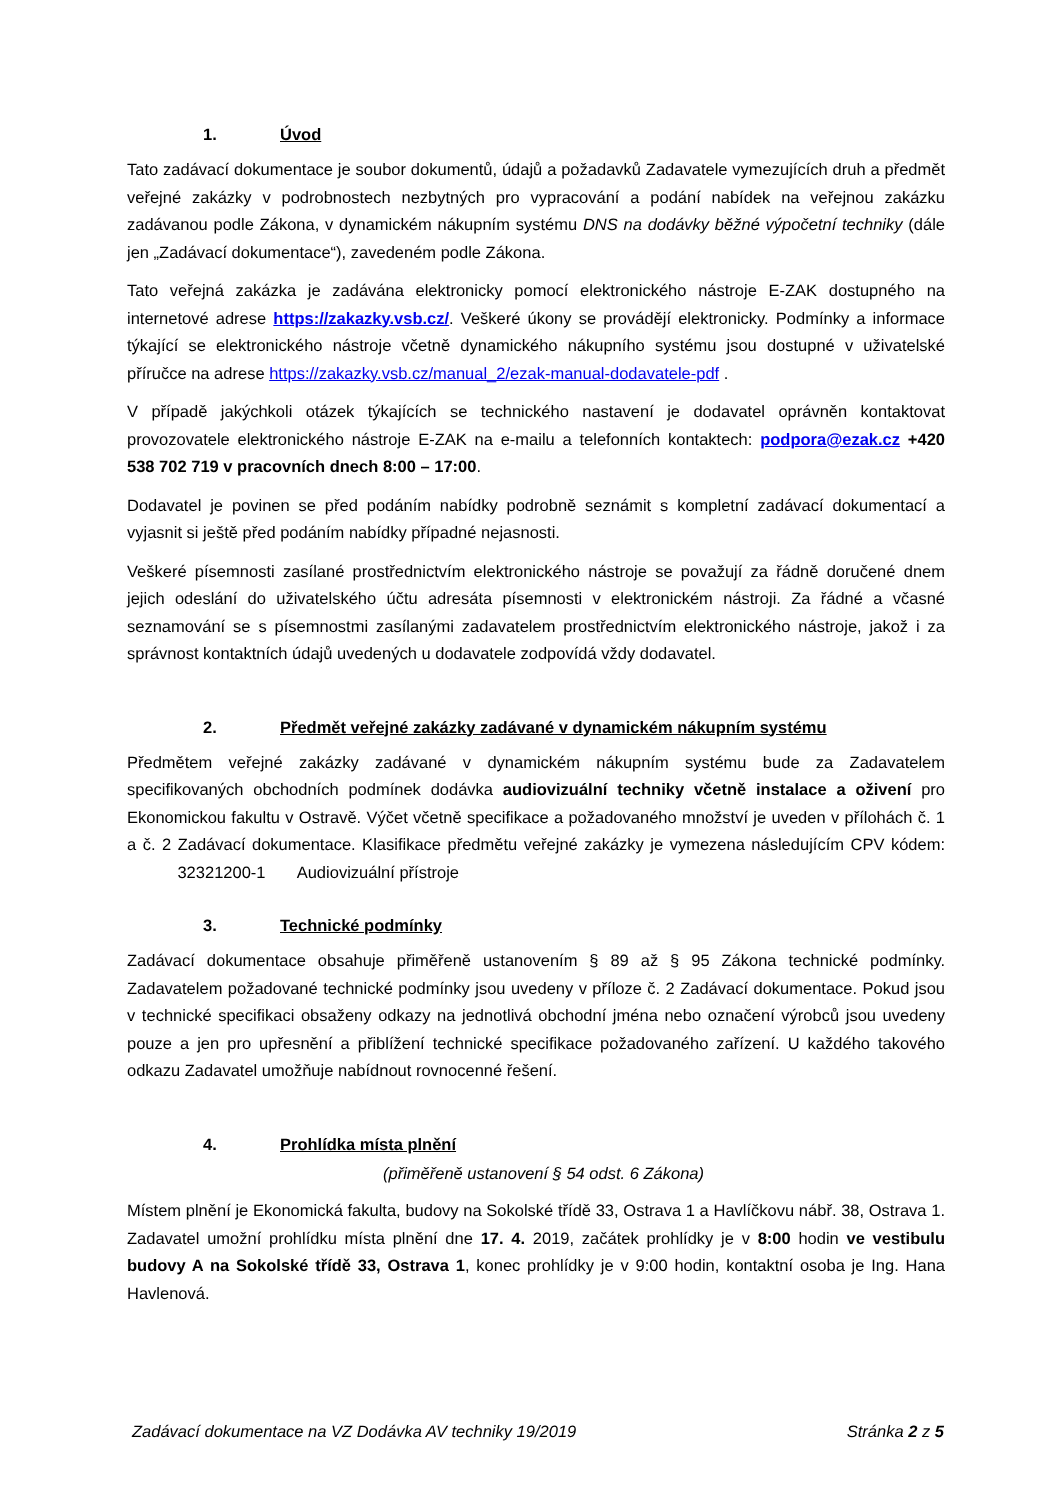1. Úvod
Tato zadávací dokumentace je soubor dokumentů, údajů a požadavků Zadavatele vymezujících druh a předmět veřejné zakázky v podrobnostech nezbytných pro vypracování a podání nabídek na veřejnou zakázku zadávanou podle Zákona, v dynamickém nákupním systému DNS na dodávky běžné výpočetní techniky (dále jen „Zadávací dokumentace“), zavedeném podle Zákona.
Tato veřejná zakázka je zadávána elektronicky pomocí elektronického nástroje E-ZAK dostupného na internetové adrese https://zakazky.vsb.cz/. Veškeré úkony se provádějí elektronicky. Podmínky a informace týkající se elektronického nástroje včetně dynamického nákupního systému jsou dostupné v uživatelské příručce na adrese https://zakazky.vsb.cz/manual_2/ezak-manual-dodavatele-pdf .
V případě jakýchkoli otázek týkajících se technického nastavení je dodavatel oprávněn kontaktovat provozovatele elektronického nástroje E-ZAK na e-mailu a telefonních kontaktech: podpora@ezak.cz +420 538 702 719 v pracovních dnech 8:00 – 17:00.
Dodavatel je povinen se před podáním nabídky podrobně seznámit s kompletní zadávací dokumentací a vyjasnit si ještě před podáním nabídky případné nejasnosti.
Veškeré písemnosti zasílané prostřednictvím elektronického nástroje se považují za řádně doručené dnem jejich odeslání do uživatelského účtu adresáta písemnosti v elektronickém nástroji. Za řádné a včasné seznamování se s písemnostmi zasílanými zadavatelem prostřednictvím elektronického nástroje, jakož i za správnost kontaktních údajů uvedených u dodavatele zodpovídá vždy dodavatel.
2. Předmět veřejné zakázky zadávané v dynamickém nákupním systému
Předmětem veřejné zakázky zadávané v dynamickém nákupním systému bude za Zadavatelem specifikovaných obchodních podmínek dodávka audiovizuální techniky včetně instalace a oživení pro Ekonomickou fakultu v Ostravě. Výčet včetně specifikace a požadovaného množství je uveden v přílohách č. 1 a č. 2 Zadávací dokumentace. Klasifikace předmětu veřejné zakázky je vymezena následujícím CPV kódem: 32321200-1 Audiovizuální přístroje
3. Technické podmínky
Zadávací dokumentace obsahuje přiměřeně ustanovením § 89 až § 95 Zákona technické podmínky. Zadavatelem požadované technické podmínky jsou uvedeny v příloze č. 2 Zadávací dokumentace. Pokud jsou v technické specifikaci obsaženy odkazy na jednotlivá obchodní jména nebo označení výrobců jsou uvedeny pouze a jen pro upřesnění a přiblížení technické specifikace požadovaného zařízení. U každého takového odkazu Zadavatel umožňuje nabídnout rovnocenné řešení.
4. Prohlídka místa plnění
(přiměřeně ustanovení § 54 odst. 6 Zákona)
Místem plnění je Ekonomická fakulta, budovy na Sokolské třídě 33, Ostrava 1 a Havlíčkovu nábř. 38, Ostrava 1. Zadavatel umožní prohlídku místa plnění dne 17. 4. 2019, začátek prohlídky je v 8:00 hodin ve vestibulu budovy A na Sokolské třídě 33, Ostrava 1, konec prohlídky je v 9:00 hodin, kontaktní osoba je Ing. Hana Havlenová.
Zadávací dokumentace na VZ Dodávka AV techniky 19/2019 Stránka 2 z 5